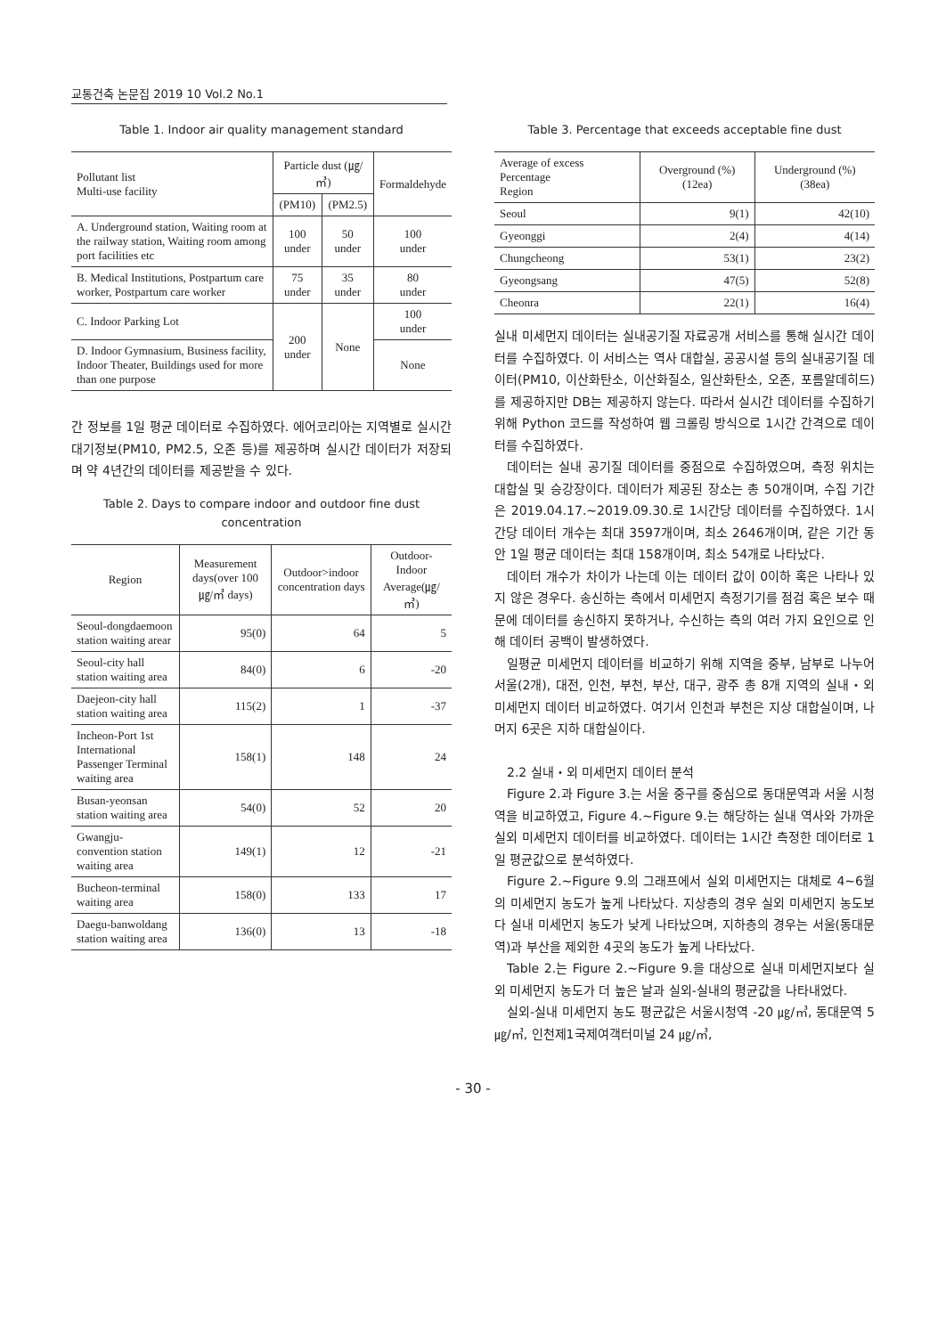교통건축 논문집 2019 10 Vol.2 No.1
Table 1. Indoor air quality management standard
| Pollutant list Multi-use facility | Particle dust (㎍/㎥) | | Formaldehyde |
| --- | --- | --- | --- |
| | (PM10) | (PM2.5) | |
| A. Underground station, Waiting room at the railway station, Waiting room among port facilities etc | 100 under | 50 under | 100 under |
| B. Medical Institutions, Postpartum care worker, Postpartum care worker | 75 under | 35 under | 80 under |
| C. Indoor Parking Lot | 200 under | None | 100 under |
| D. Indoor Gymnasium, Business facility, Indoor Theater, Buildings used for more than one purpose | | | None |
간 정보를 1일 평균 데이터로 수집하였다. 에어코리아는 지역별로 실시간 대기정보(PM10, PM2.5, 오존 등)를 제공하며 실시간 데이터가 저장되며 약 4년간의 데이터를 제공받을 수 있다.
Table 2. Days to compare indoor and outdoor fine dust concentration
| Region | Measurement days(over 100 ㎍/㎥ days) | Outdoor>indoor concentration days | Outdoor-Indoor Average(㎍/㎥) |
| --- | --- | --- | --- |
| Seoul-dongdaemoon station waiting arear | 95(0) | 64 | 5 |
| Seoul-city hall station waiting area | 84(0) | 6 | -20 |
| Daejeon-city hall station waiting area | 115(2) | 1 | -37 |
| Incheon-Port 1st International Passenger Terminal waiting area | 158(1) | 148 | 24 |
| Busan-yeonsan station waiting area | 54(0) | 52 | 20 |
| Gwangju-convention station waiting area | 149(1) | 12 | -21 |
| Bucheon-terminal waiting area | 158(0) | 133 | 17 |
| Daegu-banwoldang station waiting area | 136(0) | 13 | -18 |
Table 3. Percentage that exceeds acceptable fine dust
| Average of excess Percentage Region | Overground (%)(12ea) | Underground (%)(38ea) |
| --- | --- | --- |
| Seoul | 9(1) | 42(10) |
| Gyeonggi | 2(4) | 4(14) |
| Chungcheong | 53(1) | 23(2) |
| Gyeongsang | 47(5) | 52(8) |
| Cheonra | 22(1) | 16(4) |
실내 미세먼지 데이터는 실내공기질 자료공개 서비스를 통해 실시간 데이터를 수집하였다. 이 서비스는 역사 대합실, 공공시설 등의 실내공기질 데이터(PM10, 이산화탄소, 이산화질소, 일산화탄소, 오존, 포름알데히드)를 제공하지만 DB는 제공하지 않는다. 따라서 실시간 데이터를 수집하기 위해 Python 코드를 작성하여 웹 크롤링 방식으로 1시간 간격으로 데이터를 수집하였다.
데이터는 실내 공기질 데이터를 중점으로 수집하였으며, 측정 위치는 대합실 및 승강장이다. 데이터가 제공된 장소는 총 50개이며, 수집 기간은 2019.04.17.∼2019.09.30.로 1시간당 데이터를 수집하였다. 1시간당 데이터 개수는 최대 3597개이며, 최소 2646개이며, 같은 기간 동안 1일 평균 데이터는 최대 158개이며, 최소 54개로 나타났다.
데이터 개수가 차이가 나는데 이는 데이터 값이 0이하 혹은 나타나 있지 않은 경우다. 송신하는 측에서 미세먼지 측정기기를 점검 혹은 보수 때문에 데이터를 송신하지 못하거나, 수신하는 측의 여러 가지 요인으로 인해 데이터 공백이 발생하였다.
일평균 미세먼지 데이터를 비교하기 위해 지역을 중부, 남부로 나누어 서울(2개), 대전, 인천, 부천, 부산, 대구, 광주 총 8개 지역의 실내・외 미세먼지 데이터 비교하였다. 여기서 인천과 부천은 지상 대합실이며, 나머지 6곳은 지하 대합실이다.
2.2 실내・외 미세먼지 데이터 분석
Figure 2.과 Figure 3.는 서울 중구를 중심으로 동대문역과 서울 시청역을 비교하였고, Figure 4.∼Figure 9.는 해당하는 실내 역사와 가까운 실외 미세먼지 데이터를 비교하였다. 데이터는 1시간 측정한 데이터로 1일 평균값으로 분석하였다.
Figure 2.∼Figure 9.의 그래프에서 실외 미세먼지는 대체로 4∼6월의 미세먼지 농도가 높게 나타났다. 지상층의 경우 실외 미세먼지 농도보다 실내 미세먼지 농도가 낮게 나타났으며, 지하층의 경우는 서울(동대문역)과 부산을 제외한 4곳의 농도가 높게 나타났다.
Table 2.는 Figure 2.∼Figure 9.을 대상으로 실내 미세먼지보다 실외 미세먼지 농도가 더 높은 날과 실외-실내의 평균값을 나타내었다.
실외-실내 미세먼지 농도 평균값은 서울시청역 -20 ㎍/㎥, 동대문역 5 ㎍/㎥, 인천제1국제여객터미널 24 ㎍/㎥,
- 30 -